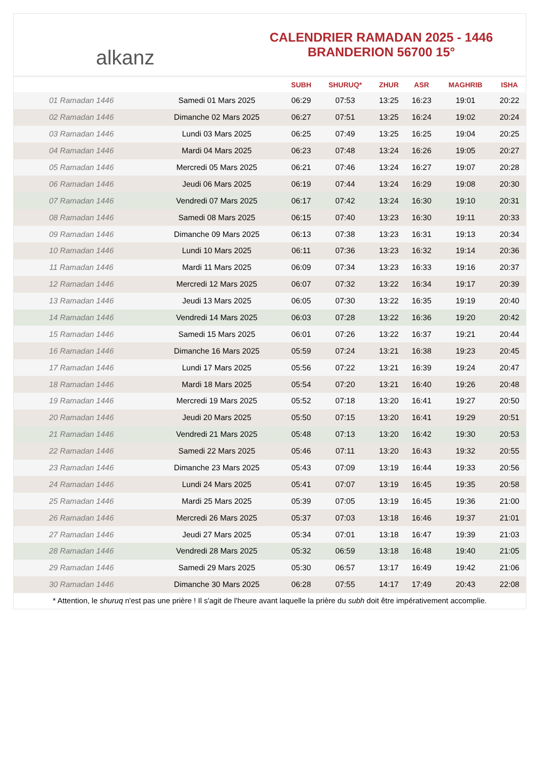alkanz
CALENDRIER RAMADAN 2025 - 1446
BRANDERION 56700 15°
| | | SUBH | SHURUQ* | ZHUR | ASR | MAGHRIB | ISHA |
| --- | --- | --- | --- | --- | --- | --- | --- |
| 01 Ramadan 1446 | Samedi 01 Mars 2025 | 06:29 | 07:53 | 13:25 | 16:23 | 19:01 | 20:22 |
| 02 Ramadan 1446 | Dimanche 02 Mars 2025 | 06:27 | 07:51 | 13:25 | 16:24 | 19:02 | 20:24 |
| 03 Ramadan 1446 | Lundi 03 Mars 2025 | 06:25 | 07:49 | 13:25 | 16:25 | 19:04 | 20:25 |
| 04 Ramadan 1446 | Mardi 04 Mars 2025 | 06:23 | 07:48 | 13:24 | 16:26 | 19:05 | 20:27 |
| 05 Ramadan 1446 | Mercredi 05 Mars 2025 | 06:21 | 07:46 | 13:24 | 16:27 | 19:07 | 20:28 |
| 06 Ramadan 1446 | Jeudi 06 Mars 2025 | 06:19 | 07:44 | 13:24 | 16:29 | 19:08 | 20:30 |
| 07 Ramadan 1446 | Vendredi 07 Mars 2025 | 06:17 | 07:42 | 13:24 | 16:30 | 19:10 | 20:31 |
| 08 Ramadan 1446 | Samedi 08 Mars 2025 | 06:15 | 07:40 | 13:23 | 16:30 | 19:11 | 20:33 |
| 09 Ramadan 1446 | Dimanche 09 Mars 2025 | 06:13 | 07:38 | 13:23 | 16:31 | 19:13 | 20:34 |
| 10 Ramadan 1446 | Lundi 10 Mars 2025 | 06:11 | 07:36 | 13:23 | 16:32 | 19:14 | 20:36 |
| 11 Ramadan 1446 | Mardi 11 Mars 2025 | 06:09 | 07:34 | 13:23 | 16:33 | 19:16 | 20:37 |
| 12 Ramadan 1446 | Mercredi 12 Mars 2025 | 06:07 | 07:32 | 13:22 | 16:34 | 19:17 | 20:39 |
| 13 Ramadan 1446 | Jeudi 13 Mars 2025 | 06:05 | 07:30 | 13:22 | 16:35 | 19:19 | 20:40 |
| 14 Ramadan 1446 | Vendredi 14 Mars 2025 | 06:03 | 07:28 | 13:22 | 16:36 | 19:20 | 20:42 |
| 15 Ramadan 1446 | Samedi 15 Mars 2025 | 06:01 | 07:26 | 13:22 | 16:37 | 19:21 | 20:44 |
| 16 Ramadan 1446 | Dimanche 16 Mars 2025 | 05:59 | 07:24 | 13:21 | 16:38 | 19:23 | 20:45 |
| 17 Ramadan 1446 | Lundi 17 Mars 2025 | 05:56 | 07:22 | 13:21 | 16:39 | 19:24 | 20:47 |
| 18 Ramadan 1446 | Mardi 18 Mars 2025 | 05:54 | 07:20 | 13:21 | 16:40 | 19:26 | 20:48 |
| 19 Ramadan 1446 | Mercredi 19 Mars 2025 | 05:52 | 07:18 | 13:20 | 16:41 | 19:27 | 20:50 |
| 20 Ramadan 1446 | Jeudi 20 Mars 2025 | 05:50 | 07:15 | 13:20 | 16:41 | 19:29 | 20:51 |
| 21 Ramadan 1446 | Vendredi 21 Mars 2025 | 05:48 | 07:13 | 13:20 | 16:42 | 19:30 | 20:53 |
| 22 Ramadan 1446 | Samedi 22 Mars 2025 | 05:46 | 07:11 | 13:20 | 16:43 | 19:32 | 20:55 |
| 23 Ramadan 1446 | Dimanche 23 Mars 2025 | 05:43 | 07:09 | 13:19 | 16:44 | 19:33 | 20:56 |
| 24 Ramadan 1446 | Lundi 24 Mars 2025 | 05:41 | 07:07 | 13:19 | 16:45 | 19:35 | 20:58 |
| 25 Ramadan 1446 | Mardi 25 Mars 2025 | 05:39 | 07:05 | 13:19 | 16:45 | 19:36 | 21:00 |
| 26 Ramadan 1446 | Mercredi 26 Mars 2025 | 05:37 | 07:03 | 13:18 | 16:46 | 19:37 | 21:01 |
| 27 Ramadan 1446 | Jeudi 27 Mars 2025 | 05:34 | 07:01 | 13:18 | 16:47 | 19:39 | 21:03 |
| 28 Ramadan 1446 | Vendredi 28 Mars 2025 | 05:32 | 06:59 | 13:18 | 16:48 | 19:40 | 21:05 |
| 29 Ramadan 1446 | Samedi 29 Mars 2025 | 05:30 | 06:57 | 13:17 | 16:49 | 19:42 | 21:06 |
| 30 Ramadan 1446 | Dimanche 30 Mars 2025 | 06:28 | 07:55 | 14:17 | 17:49 | 20:43 | 22:08 |
* Attention, le shuruq n'est pas une prière ! Il s'agit de l'heure avant laquelle la prière du subh doit être impérativement accomplie.